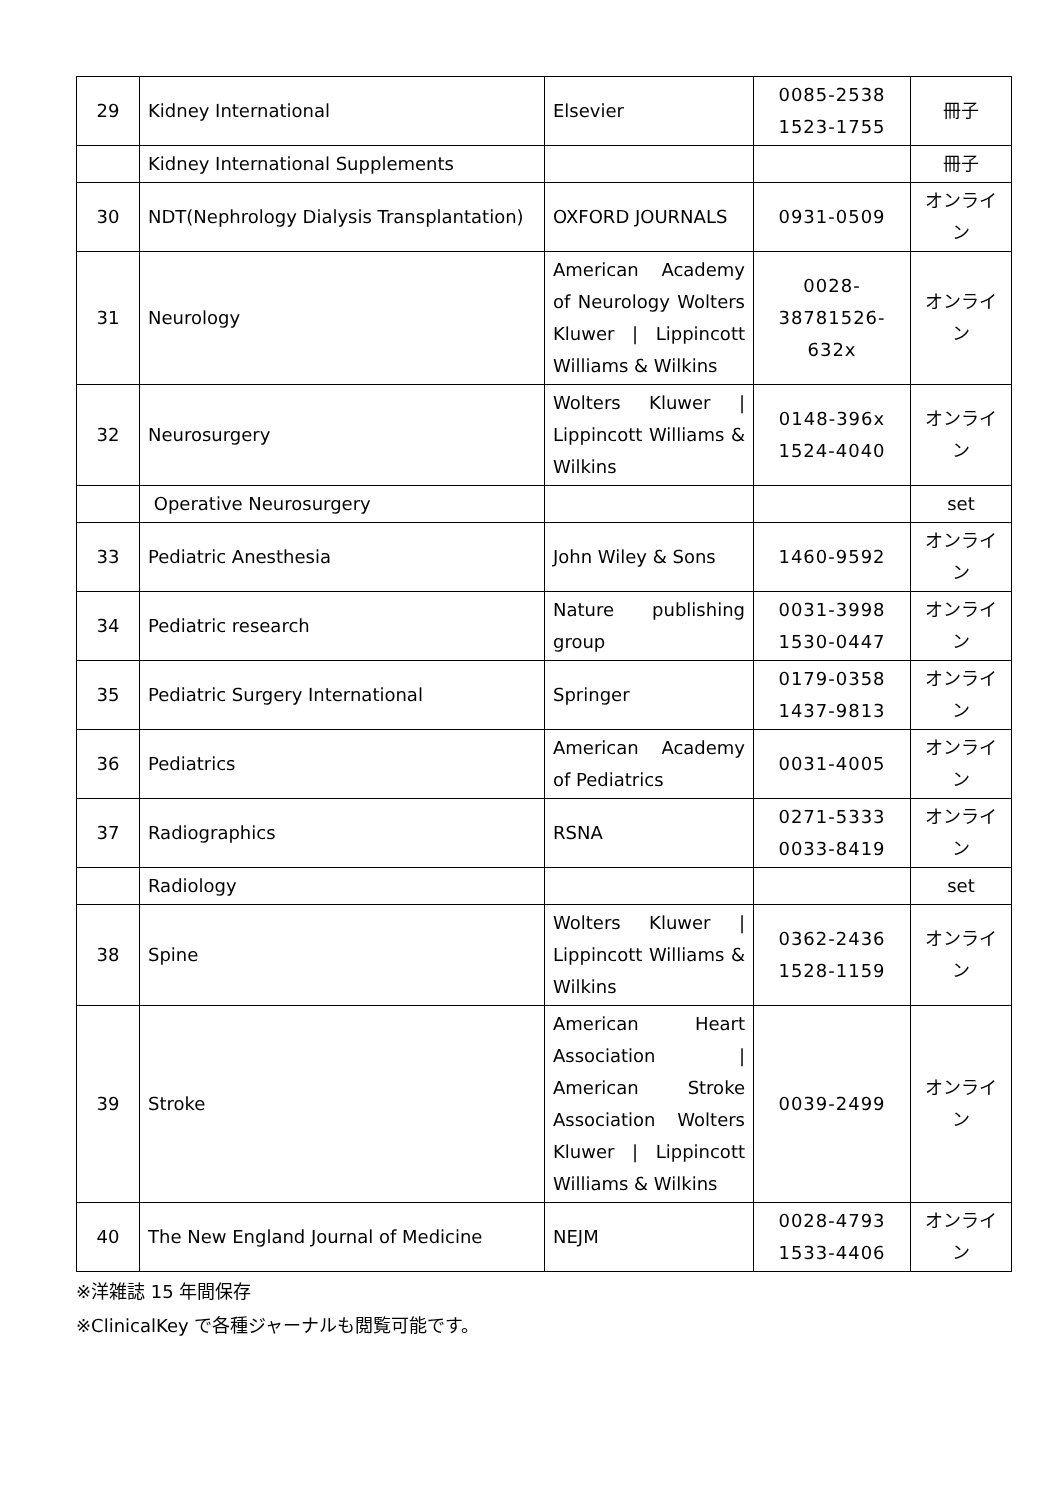| 29 | Kidney International | Elsevier | 0085-2538 1523-1755 | 冊子 |
| | Kidney International Supplements | | | 冊子 |
| 30 | NDT(Nephrology Dialysis Transplantation) | OXFORD JOURNALS | 0931-0509 | オンライン |
| 31 | Neurology | American Academy of Neurology Wolters Kluwer / Lippincott Williams & Wilkins | 0028- 38781526- 632x | オンライン |
| 32 | Neurosurgery | Wolters Kluwer / Lippincott Williams & Wilkins | 0148-396x 1524-4040 | オンライン |
| | Operative Neurosurgery | | | set |
| 33 | Pediatric Anesthesia | John Wiley & Sons | 1460-9592 | オンライン |
| 34 | Pediatric research | Nature publishing group | 0031-3998 1530-0447 | オンライン |
| 35 | Pediatric Surgery International | Springer | 0179-0358 1437-9813 | オンライン |
| 36 | Pediatrics | American Academy of Pediatrics | 0031-4005 | オンライン |
| 37 | Radiographics | RSNA | 0271-5333 0033-8419 | オンライン |
| | Radiology | | | set |
| 38 | Spine | Wolters Kluwer / Lippincott Williams & Wilkins | 0362-2436 1528-1159 | オンライン |
| 39 | Stroke | American Heart Association / American Stroke Association Wolters Kluwer / Lippincott Williams & Wilkins | 0039-2499 | オンライン |
| 40 | The New England Journal of Medicine | NEJM | 0028-4793 1533-4406 | オンライン |
※洋雑誌 15 年間保存
※ClinicalKey で各種ジャーナルも閲覧可能です。